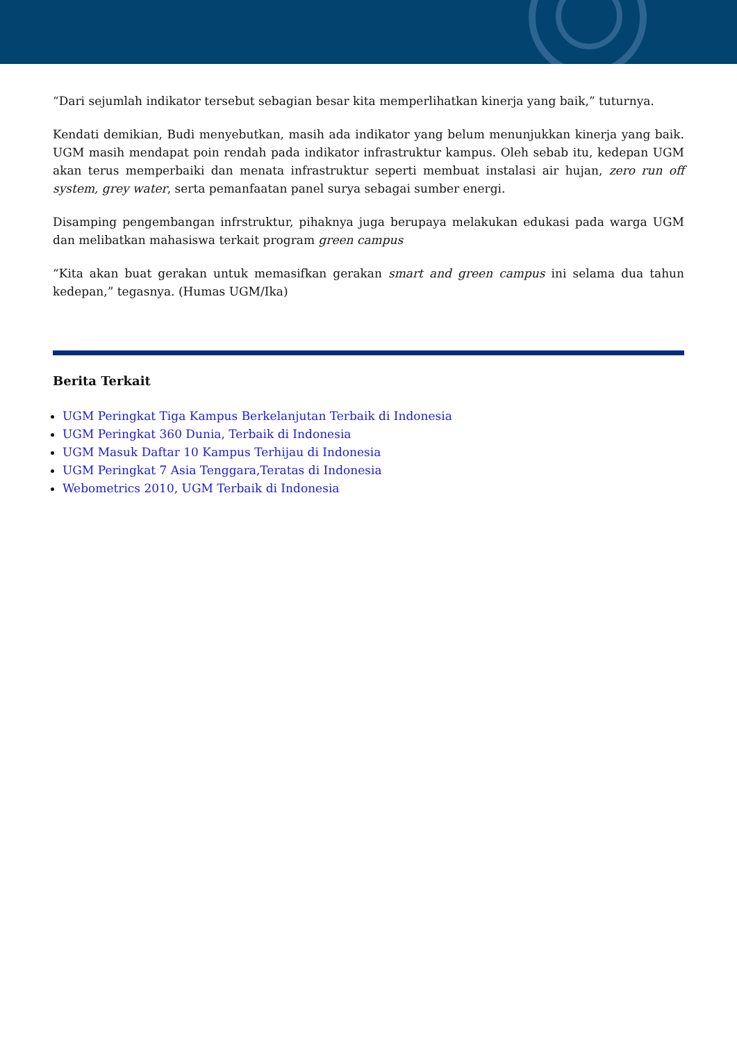“Dari sejumlah indikator tersebut sebagian besar kita memperlihatkan kinerja yang baik,” tuturnya.
Kendati demikian, Budi menyebutkan, masih ada indikator yang belum menunjukkan kinerja yang baik. UGM masih mendapat poin rendah pada indikator infrastruktur kampus. Oleh sebab itu, kedepan UGM akan terus memperbaiki dan menata infrastruktur seperti membuat instalasi air hujan, zero run off system, grey water, serta pemanfaatan panel surya sebagai sumber energi.
Disamping pengembangan infrstruktur, pihaknya juga berupaya melakukan edukasi pada warga UGM dan melibatkan mahasiswa terkait program green campus
“Kita akan buat gerakan untuk memasifkan gerakan smart and green campus ini selama dua tahun kedepan,” tegasnya. (Humas UGM/Ika)
Berita Terkait
UGM Peringkat Tiga Kampus Berkelanjutan Terbaik di Indonesia
UGM Peringkat 360 Dunia, Terbaik di Indonesia
UGM Masuk Daftar 10 Kampus Terhijau di Indonesia
UGM Peringkat 7 Asia Tenggara,Teratas di Indonesia
Webometrics 2010, UGM Terbaik di Indonesia